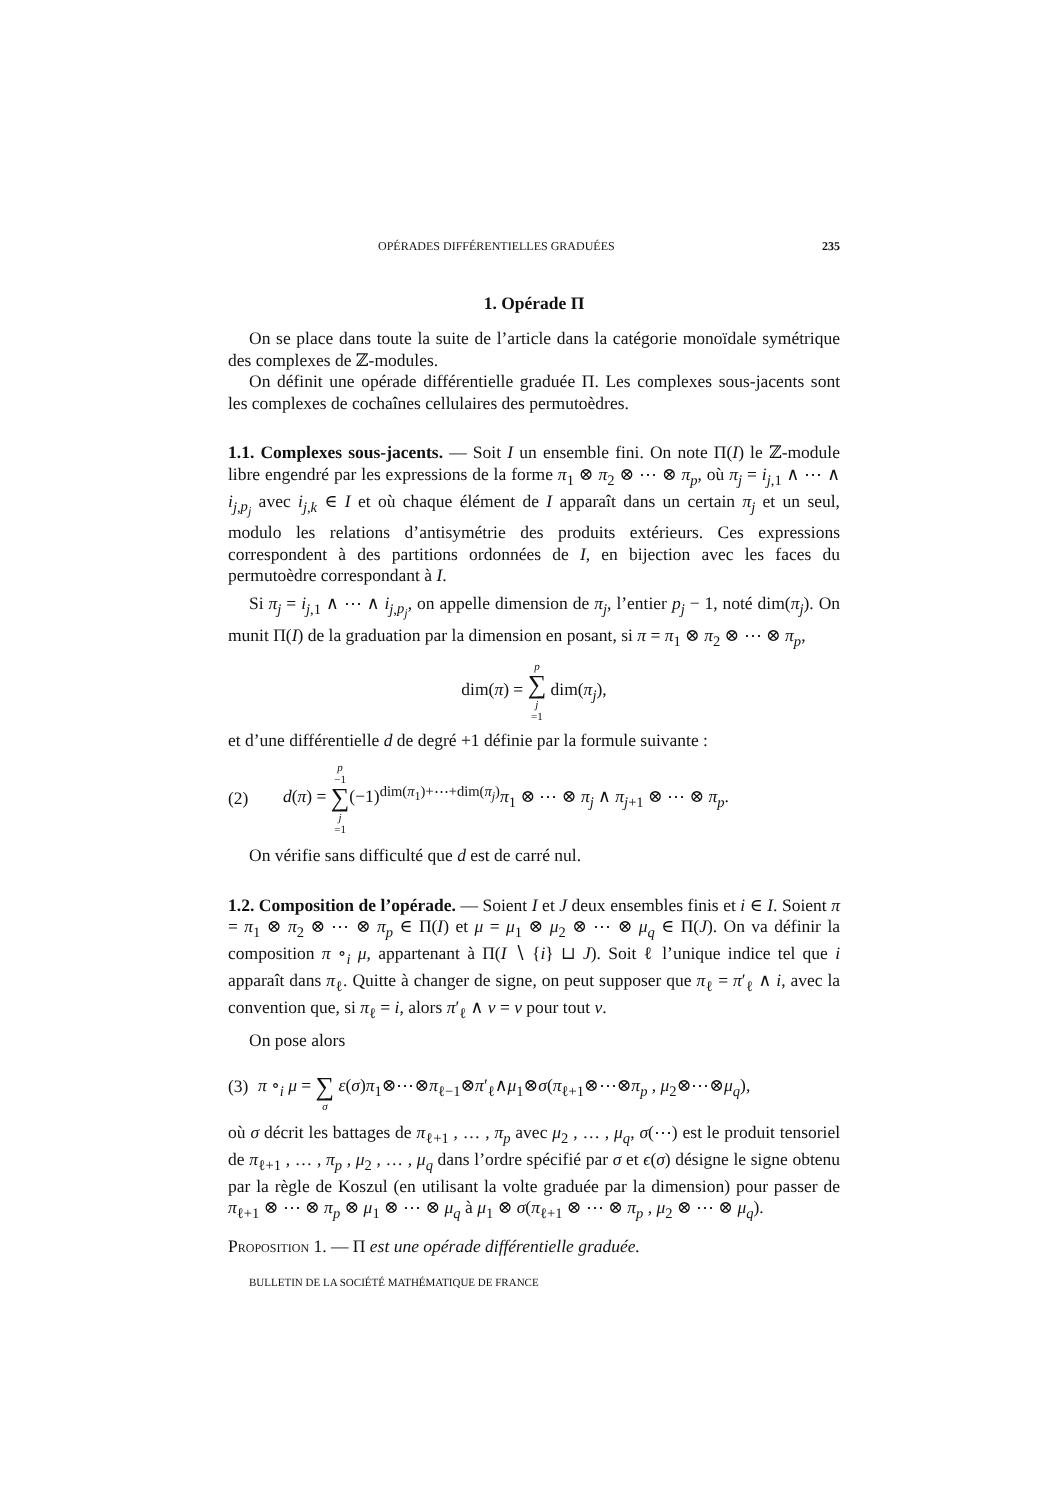OPÉRADES DIFFÉRENTIELLES GRADUÉES 235
1. Opérade Π
On se place dans toute la suite de l’article dans la catégorie monoïdale symétrique des complexes de ℤ-modules.
On définit une opérade différentielle graduée Π. Les complexes sous-jacents sont les complexes de cochaînes cellulaires des permutoèdres.
1.1. Complexes sous-jacents. — Soit I un ensemble fini. On note Π(I) le ℤ-module libre engendré par les expressions de la forme π<sub>1</sub> ⊗ π<sub>2</sub> ⊗ ⋯ ⊗ π<sub>p</sub>, où π<sub>j</sub> = i<sub>j,1</sub> ∧ ⋯ ∧ i<sub>j,p<sub>j</sub></sub> avec i<sub>j,k</sub> ∈ I et où chaque élément de I apparaît dans un certain π<sub>j</sub> et un seul, modulo les relations d’antisymétrie des produits extérieurs. Ces expressions correspondent à des partitions ordonnées de I, en bijection avec les faces du permutoèdre correspondant à I.
Si π<sub>j</sub> = i<sub>j,1</sub> ∧ ⋯ ∧ i<sub>j,p<sub>j</sub></sub>, on appelle dimension de π<sub>j</sub>, l’entier p<sub>j</sub> − 1, noté dim(π<sub>j</sub>). On munit Π(I) de la graduation par la dimension en posant, si π = π<sub>1</sub> ⊗ π<sub>2</sub> ⊗ ⋯ ⊗ π<sub>p</sub>,
dim(π) = p ∑ j =1 dim(π<sub>j</sub>),
et d’une différentielle d de degré +1 définie par la formule suivante :
(2) d(π) = p −1 ∑ j =1(−1)<sup>dim(π<sub>1</sub>)+⋯+dim(π<sub>j</sub>)</sup>π<sub>1</sub> ⊗ ⋯ ⊗ π<sub>j</sub> ∧ π<sub>j+1</sub> ⊗ ⋯ ⊗ π<sub>p</sub>.
On vérifie sans difficulté que d est de carré nul.
1.2. Composition de l’opérade. — Soient I et J deux ensembles finis et i ∈ I. Soient π = π<sub>1</sub> ⊗ π<sub>2</sub> ⊗ ⋯ ⊗ π<sub>p</sub> ∈ Π(I) et μ = μ<sub>1</sub> ⊗ μ<sub>2</sub> ⊗ ⋯ ⊗ μ<sub>q</sub> ∈ Π(J). On va définir la composition π ∘<sub>i</sub> μ, appartenant à Π(I ∖ {i} ⊔ J). Soit ℓ l’unique indice tel que i apparaît dans π<sub>ℓ</sub>. Quitte à changer de signe, on peut supposer que π<sub>ℓ</sub> = π′<sub>ℓ</sub> ∧ i, avec la convention que, si π<sub>ℓ</sub> = i, alors π′<sub>ℓ</sub> ∧ ν = ν pour tout ν.
On pose alors
(3) π ∘<sub>i</sub> μ = ∑ σ ε(σ)π<sub>1</sub>⊗⋯⊗π<sub>ℓ−1</sub>⊗π′<sub>ℓ</sub>∧μ<sub>1</sub>⊗σ(π<sub>ℓ+1</sub>⊗⋯⊗π<sub>p</sub> , μ<sub>2</sub>⊗⋯⊗μ<sub>q</sub>),
où σ décrit les battages de π<sub>ℓ+1</sub> , … , π<sub>p</sub> avec μ<sub>2</sub> , … , μ<sub>q</sub>, σ(⋯) est le produit tensoriel de π<sub>ℓ+1</sub> , … , π<sub>p</sub> , μ<sub>2</sub> , … , μ<sub>q</sub> dans l’ordre spécifié par σ et ϵ(σ) désigne le signe obtenu par la règle de Koszul (en utilisant la volte graduée par la dimension) pour passer de π<sub>ℓ+1</sub> ⊗ ⋯ ⊗ π<sub>p</sub> ⊗ μ<sub>1</sub> ⊗ ⋯ ⊗ μ<sub>q</sub> à μ<sub>1</sub> ⊗ σ(π<sub>ℓ+1</sub> ⊗ ⋯ ⊗ π<sub>p</sub> , μ<sub>2</sub> ⊗ ⋯ ⊗ μ<sub>q</sub>).
Proposition 1. — Π est une opérade différentielle graduée.
BULLETIN DE LA SOCIÉTÉ MATHÉMATIQUE DE FRANCE